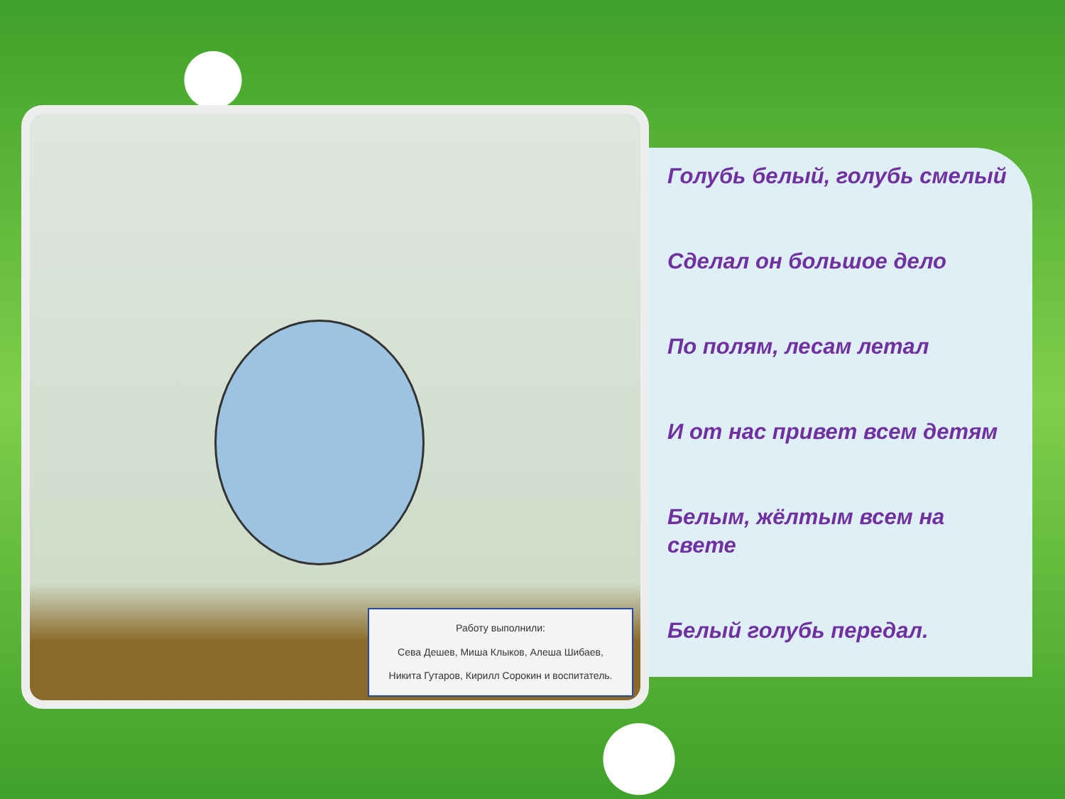Работу выполнили:
Сева Дешев, Миша Клыков, Алеша Шибаев,
Никита Гутаров, Кирилл Сорокин и воспитатель.
Голубь белый, голубь смелый
Сделал он большое дело
По полям, лесам летал
И от нас привет всем детям
Белым, жёлтым всем на свете
Белый голубь передал.